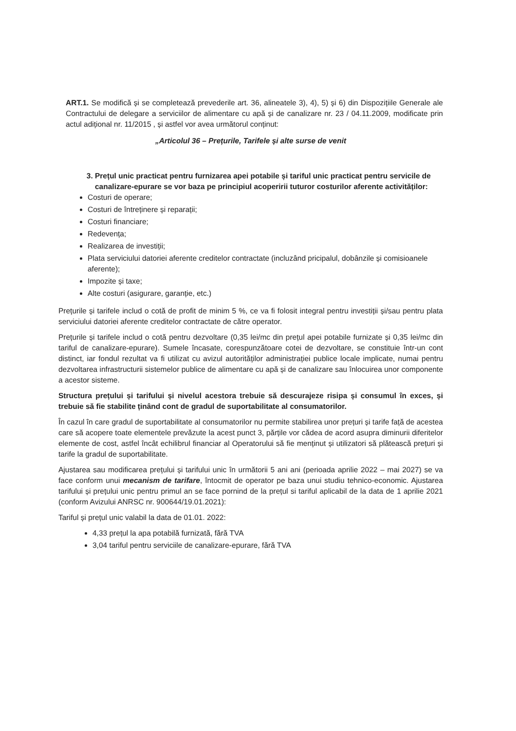ART.1. Se modifică și se completează prevederile art. 36, alineatele 3), 4), 5) și 6) din Dispozițiile Generale ale Contractului de delegare a serviciilor de alimentare cu apă și de canalizare nr. 23 / 04.11.2009, modificate prin actul adițional nr. 11/2015 , și astfel vor avea următorul conținut:
„Articolul 36 – Prețurile, Tarifele și alte surse de venit
3. Prețul unic practicat pentru furnizarea apei potabile și tariful unic practicat pentru servicile de canalizare-epurare se vor baza pe principiul acoperirii tuturor costurilor aferente activităților:
Costuri de operare;
Costuri de întreținere și reparații;
Costuri financiare;
Redevența;
Realizarea de investiții;
Plata serviciului datoriei aferente creditelor contractate (incluzând pricipalul, dobânzile și comisioanele aferente);
Impozite și taxe;
Alte costuri (asigurare, garanție, etc.)
Prețurile și tarifele includ o cotă de profit de minim 5 %, ce va fi folosit integral pentru investiții și/sau pentru plata serviciului datoriei aferente creditelor contractate de către operator.
Prețurile și tarifele includ o cotă pentru dezvoltare (0,35 lei/mc din prețul apei potabile furnizate și 0,35 lei/mc din tariful de canalizare-epurare). Sumele încasate, corespunzătoare cotei de dezvoltare, se constituie într-un cont distinct, iar fondul rezultat va fi utilizat cu avizul autorităților administrației publice locale implicate, numai pentru dezvoltarea infrastructurii sistemelor publice de alimentare cu apă și de canalizare sau înlocuirea unor componente a acestor sisteme.
Structura prețului și tarifului și nivelul acestora trebuie să descurajeze risipa și consumul în exces, și trebuie să fie stabilite ținând cont de gradul de suportabilitate al consumatorilor.
În cazul în care gradul de suportabilitate al consumatorilor nu permite stabilirea unor prețuri și tarife față de acestea care să acopere toate elementele prevăzute la acest punct 3, părțile vor cădea de acord asupra diminurii diferitelor elemente de cost, astfel încât echilibrul financiar al Operatorului să fie menținut și utilizatori să plătească prețuri și tarife la gradul de suportabilitate.
Ajustarea sau modificarea prețului și tarifului unic în următorii 5 ani ani (perioada aprilie 2022 – mai 2027) se va face conform unui mecanism de tarifare, întocmit de operator pe baza unui studiu tehnico-economic. Ajustarea tarifului și prețului unic pentru primul an se face pornind de la prețul si tariful aplicabil de la data de 1 aprilie 2021 (conform Avizului ANRSC nr. 900644/19.01.2021):
Tariful și prețul unic valabil la data de 01.01. 2022:
4,33 prețul la apa potabilă furnizată, fără TVA
3,04 tariful pentru serviciile de canalizare-epurare, fără TVA